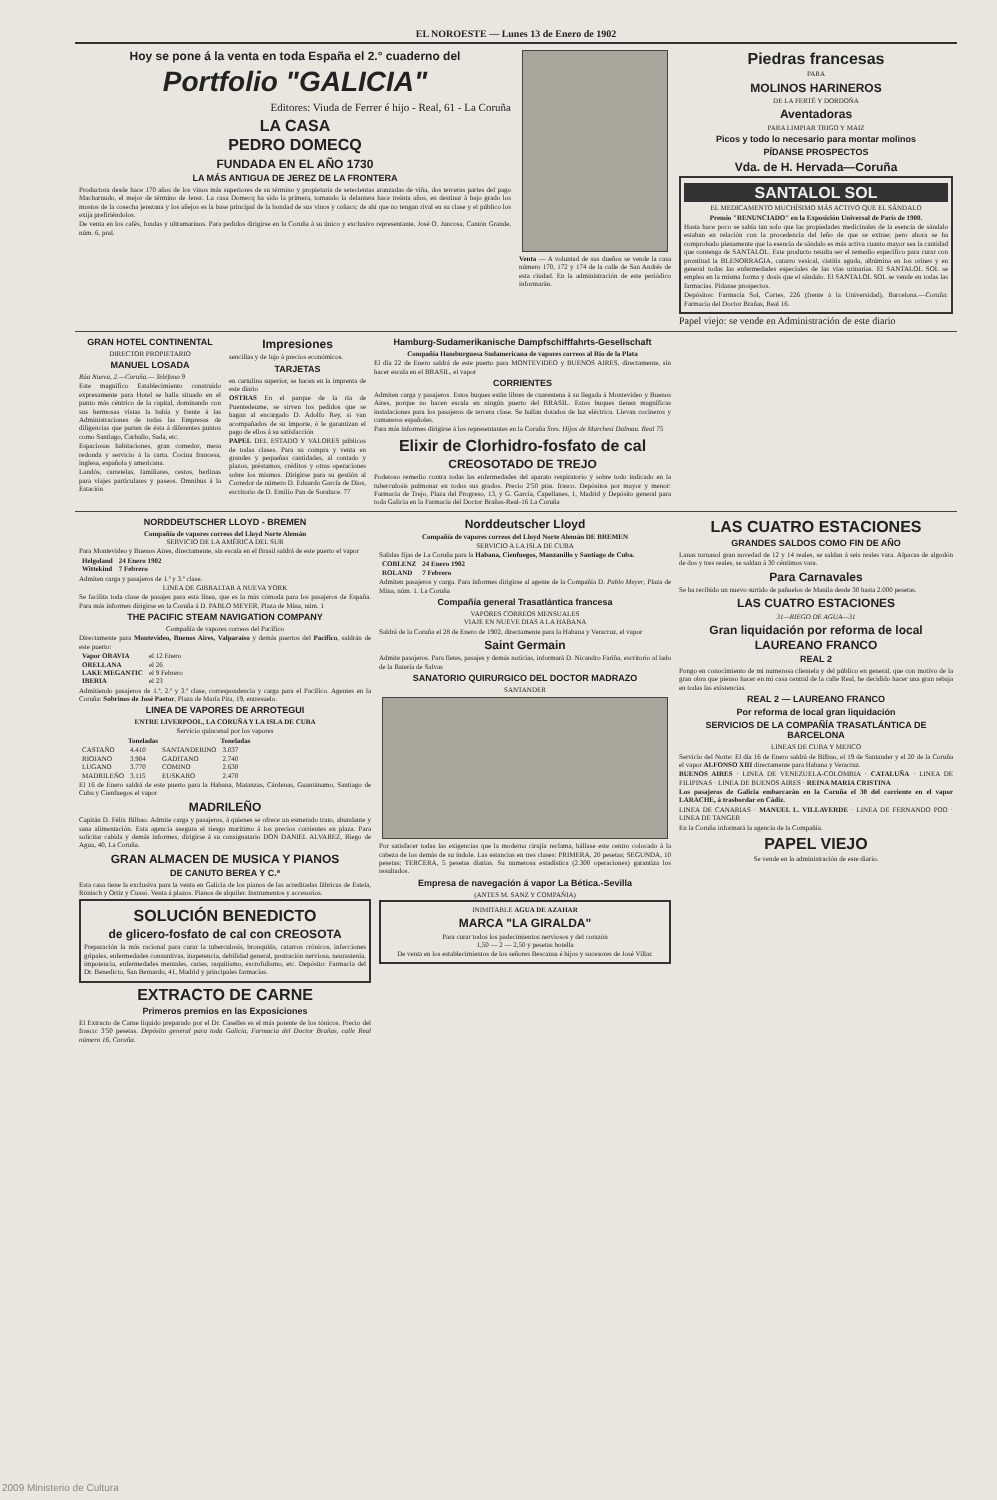EL NOROESTE — Lunes 13 de Enero de 1902
Hoy se pone á la venta en toda España el 2.° cuaderno del
Portfolio "GALICIA"
Editores: Viuda de Ferrer é hijo - Real, 61 - La Coruña
LA CASA
PEDRO DOMECQ
FUNDADA EN EL AÑO 1730
LA MÁS ANTIGUA DE JEREZ DE LA FRONTERA
Productora desde hace 170 años de los vinos más superiores de su término y propietaria de setecientas aranzadas de viña, dos terceras partes del pago Macharnudo, el mejor de término de Jerez. La casa Domecq ha sido la primera, tomando la delantera hace treinta años, en destinar á bajo grado los mostos de la cosecha jerezana y los añejos es la base principal de la bondad de sus vinos y coñacs; de ahí que no tengan rival en su clase y el público los exija prefiriéndolos.
De venta en los cafés, fondas y ultramarinos. Para pedidos dirigirse en la Coruña á su único y exclusivo representante, José O. Juncosa, Cantón Grande, núm. 6, pral.
Venta — A voluntad de sus dueños se vende la casa número 170, 172 y 174 de la calle de San Andrés de esta ciudad. En la administración de este periódico informarán.
Piedras francesas
PARA
MOLINOS HARINEROS
DE LA FERTÉ Y DORDOÑA
Aventadoras
PARA LIMPIAR TRIGO Y MAIZ
Picos y todo lo necesario para montar molinos
PÍDANSE PROSPECTOS
Vda. de H. Hervada—Coruña
SANTALOL SOL
EL MEDICAMENTO MUCHÍSIMO MÁS ACTIVO QUE EL SÁNDALO
Premio "RENUNCIADO" en la Exposición Universal de París de 1900.
Hasta hace poco se sabía tan solo que las propiedades medicinales de la esencia de sándalo estaban en relación con la procedencia del leño de que se extrae; pero ahora se ha comprobado plenamente que la esencia de sándalo es más activa cuanto mayor sea la cantidad que contenga de SANTALOL. Este producto resulta ser el remedio específico para curar con prontitud la BLENORRAGIA, catarro vesical, cistitis aguda, albúmina en los orines y en general todas las enfermedades especiales de las vías urinarias. El SANTALOL SOL se emplea en la misma forma y dosis que el sándalo. El SANTALOL SOL se vende en todas las farmacias. Pídanse prospectos.
Depósitos: Farmacia Sol, Cortes, 226 (frente á la Universidad), Barcelona.—Coruña: Farmacia del Doctor Brañas, Real 16.
Papel viejo: se vende en Administración de este diario
GRAN HOTEL CONTINENTAL
DIRECTOR PROPIETARIO
MANUEL LOSADA
Rúa Nueva, 2.—Coruña.— Teléfono 9
Este magnífico Establecimiento construido expresamente para Hotel se halla situado en el punto más céntrico de la capital, dominando con sus hermosas vistas la bahía y frente á las Administraciones de todas las Empresas de diligencias que parten de ésta á diferentes puntos como Santiago, Carballo, Sada, etc.
Espaciosas habitaciones, gran comedor, mesa redonda y servicio á la carta. Cocina francesa, inglesa, española y americana.
Landós, carretelas, familiares, cestos, berlinas para viajes particulares y paseos. Omnibus á la Estación
Impresiones
sencillas y de lujo á precios económicos.
TARJETAS
en cartulina superior, se hacen en la imprenta de este diario
OSTRAS En el parque de la ría de Puentedeume, se sirven los pedidos que se hagan al encargado D. Adolfo Rey, si van acompañados de su importe, ó le garantizan el pago de ellos á su satisfacción
PAPEL DEL ESTADO Y VALORES públicos de todas clases. Para su compra y venta en grandes y pequeñas cantidades, al contado y plazos, préstamos, créditos y otras operaciones sobre los mismos. Dirigirse para su gestión al Corredor de número D. Eduardo García de Dios, escritorio de D. Emilio Pan de Soraluce. 77
Hamburg-Sudamerikanische Dampfschifffahrts-Gesellschaft
Compañía Hamburguesa Sudamericana de vapores correos al Río de la Plata
El día 22 de Enero saldrá de este puerto para MONTEVIDEO y BUENOS AIRES, directamente, sin hacer escala en el BRASIL, el vapor
CORRIENTES
Admiten carga y pasajeros. Estos buques están libres de cuarentena á su llegada á Montevideo y Buenos Aires, porque no hacen escala en ningún puerto del BRASIL. Estos buques tienen magníficas instalaciones para los pasajeros de tercera clase. Se hallan dotados de luz eléctrica. Llevan cocineros y camareros españoles.
Para más informes dirigirse á los representantes en la Coruña Sres. Hijos de Marchesi Dalmau. Real 75
Elixir de Clorhidro-fosfato de cal
CREOSOTADO DE TREJO
Poderoso remedio contra todas las enfermedades del aparato respiratorio y sobre todo indicado en la tuberculosis pulmonar en todos sus grados. Precio 2'50 ptas. frasco. Depósitos por mayor y menor: Farmacia de Trejo, Plaza del Progreso, 13, y G. García, Capellanes, 1, Madrid y Depósito general para toda Galicia en la Farmacia del Doctor Brañas-Real-16 La Coruña
NORDDEUTSCHER LLOYD - BREMEN
Compañía de vapores correos del Lloyd Norte Alemán
SERVICIO DE LA AMÉRICA DEL SUR
Para Montevideo y Buenos Aires, directamente, sin escala en el Brasil saldrá de este puerto el vapor
| Helgoland | 24 Enero 1902 |
| Wittekind | 7 Febrero |
Admiten carga y pasajeros de 1.ª y 3.ª clase.
LINEA DE GIBRALTAR A NUEVA YORK
Se facilita toda clase de pasajes para esta línea, que es la más cómoda para los pasajeros de España. Para más informes dirigirse en la Coruña á D. PABLO MEYER, Plaza de Mina, núm. 1
THE PACIFIC STEAM NAVIGATION COMPANY
Compañía de vapores correos del Pacífico
Directamente para Montevideo, Buenos Aires, Valparaíso y demás puertos del Pacífico, saldrán de este puerto:
| Vapor ORAVIA | el 12 Enero |
| ORELLANA | el 26 |
| LAKE MEGANTIC | el 9 Febrero |
| IBERIA | el 23 |
Admitiendo pasajeros de 1.ª, 2.ª y 3.ª clase, correspondencia y carga para el Pacífico. Agentes en la Coruña: Sobrinos de José Pastor, Plaza de María Pita, 19, entresuelo.
LINEA DE VAPORES DE ARROTEGUI
ENTRE LIVERPOOL, LA CORUÑA Y LA ISLA DE CUBA
Servicio quincenal por los vapores
| | Toneladas | | Toneladas |
| --- | --- | --- | --- |
| CASTAÑO | 4.410 | SANTANDERINO | 3.037 |
| RIOJANO | 3.904 | GADITANO | 2.740 |
| LUGANO | 3.770 | COMINO | 2.630 |
| MADRILEÑO | 3.115 | EUSKARO | 2.470 |
El 16 de Enero saldrá de este puerto para la Habana, Matanzas, Cárdenas, Guantánamo, Santiago de Cuba y Cienfuegos el vapor
MADRILEÑO
Capitán D. Félix Bilbao. Admite carga y pasajeros, á quienes se ofrece un esmerado trato, abundante y sana alimentación. Esta agencia asegura el riesgo marítimo á los precios corrientes en plaza. Para solicitar cabida y demás informes, dirigirse á su consignatario DON DANIEL ALVAREZ, Riego de Agua, 40, La Coruña.
GRAN ALMACEN DE MUSICA Y PIANOS
DE CANUTO BEREA Y C.ª
Esta casa tiene la exclusiva para la venta en Galicia de los pianos de las acreditadas fábricas de Estela, Rönisch y Ortiz y Cussó. Venta á plazos. Pianos de alquiler. Instrumentos y accesorios.
SOLUCIÓN BENEDICTO
de glicero-fosfato de cal con CREOSOTA
Preparación la más racional para curar la tuberculosis, bronquitis, catarros crónicos, infecciones gripales, enfermedades consuntivas, inapetencia, debilidad general, postración nerviosa, neurastenia, impotencia, enfermedades mentales, caries, raquitismo, escrofulismo, etc. Depósito: Farmacia del Dr. Benedicto, San Bernardo, 41, Madrid y principales farmacias.
EXTRACTO DE CARNE
Primeros premios en las Exposiciones
El Extracto de Carne líquido preparado por el Dr. Caselles es el más potente de los tónicos. Precio del frasco: 3'50 pesetas. Depósito general para toda Galicia, Farmacia del Doctor Brañas, calle Real número 16, Coruña.
Norddeutscher Lloyd
Compañía de vapores correos del Lloyd Norte Alemán DE BREMEN
SERVICIO A LA ISLA DE CUBA
Salidas fijas de La Coruña para la Habana, Cienfuegos, Manzanillo y Santiago de Cuba.
| COBLENZ | 24 Enero 1902 |
| ROLAND | 7 Febrero |
Admiten pasajeros y carga. Para informes dirigirse al agente de la Compañía D. Pablo Meyer, Plaza de Mina, núm. 1. La Coruña
Compañía general Trasatlántica francesa
VAPORES CORREOS MENSUALES
VIAJE EN NUEVE DIAS A LA HABANA
Saldrá de la Coruña el 28 de Enero de 1902, directamente para la Habana y Veracruz, el vapor
Saint Germain
Admite pasajeros. Para fletes, pasajes y demás noticias, informará D. Nicandro Fariña, escritorio al lado de la Batería de Salvas
SANATORIO QUIRURGICO DEL DOCTOR MADRAZO
SANTANDER
Por satisfacer todas las exigencias que la moderna cirujía reclama, hállase este centro colocado á la cabeza de los demás de su índole. Las estancias en tres clases: PRIMERA, 20 pesetas; SEGUNDA, 10 pesetas; TERCERA, 5 pesetas diarias. Su numerosa estadística (2.300 operaciones) garantiza los resultados.
Empresa de navegación á vapor La Bética.-Sevilla
(ANTES M. SANZ Y COMPAÑIA)
INIMITABLE AGUA DE AZAHAR
MARCA "LA GIRALDA"
Para curar todos los padecimientos nerviosos y del corazón
1,50 — 2 — 2,50 y pesetas botella
De venta en los establecimientos de los señores Bescansa é hijos y sucesores de José Villar.
LAS CUATRO ESTACIONES
GRANDES SALDOS COMO FIN DE AÑO
Lanas tornasol gran novedad de 12 y 14 reales, se saldan á seis reales vara. Alpacas de algodón de dos y tres reales, se saldan á 30 céntimos vara.
Para Carnavales
Se ha recibido un nuevo surtido de pañuelos de Manila desde 30 hasta 2.000 pesetas.
LAS CUATRO ESTACIONES
31—RIEGO DE AGUA—31
Gran liquidación por reforma de local LAUREANO FRANCO
REAL 2
Pongo en conocimiento de mi numerosa clientela y del público en general, que con motivo de la gran obra que pienso hacer en mi casa central de la calle Real, he decidido hacer una gran rebaja en todas las existencias.
REAL 2 — LAUREANO FRANCO
Por reforma de local gran liquidación
SERVICIOS DE LA COMPAÑÍA TRASATLÁNTICA DE BARCELONA
LINEAS DE CUBA Y MEJICO
Servicio del Norte: El día 16 de Enero saldrá de Bilbao, el 19 de Santander y el 20 de la Coruña el vapor ALFONSO XIII directamente para Habana y Veracruz.
BUENOS AIRES · LINEA DE VENEZUELA-COLOMBIA · CATALUÑA · LINEA DE FILIPINAS · LINEA DE BUENOS AIRES · REINA MARIA CRISTINA
Los pasajeros de Galicia embarcarán en la Coruña el 30 del corriente en el vapor LARACHE, á trasbordar en Cádiz.
LINEA DE CANARIAS · MANUEL L. VILLAVERDE · LINEA DE FERNANDO POO · LINEA DE TANGER
En la Coruña informará la agencia de la Compañía.
PAPEL VIEJO
Se vende en la administración de este diario.
2009 Ministerio de Cultura